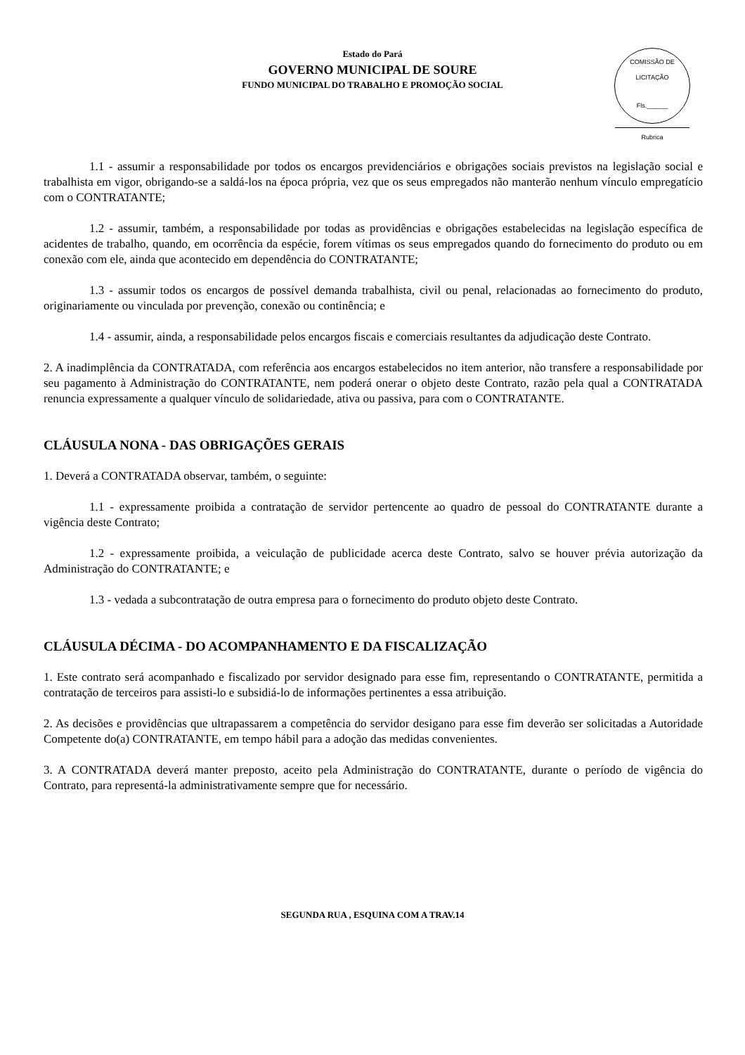Estado do Pará
GOVERNO MUNICIPAL DE SOURE
FUNDO MUNICIPAL DO TRABALHO E PROMOÇÃO SOCIAL
COMISSÃO DE LICITAÇÃO
Fls.______
Rubrica
1.1 - assumir a responsabilidade por todos os encargos previdenciários e obrigações sociais previstos na legislação social e trabalhista em vigor, obrigando-se a saldá-los na época própria, vez que os seus empregados não manterão nenhum vínculo empregatício com o CONTRATANTE;
1.2 - assumir, também, a responsabilidade por todas as providências e obrigações estabelecidas na legislação específica de acidentes de trabalho, quando, em ocorrência da espécie, forem vítimas os seus empregados quando do fornecimento do produto ou em conexão com ele, ainda que acontecido em dependência do CONTRATANTE;
1.3 - assumir todos os encargos de possível demanda trabalhista, civil ou penal, relacionadas ao fornecimento do produto, originariamente ou vinculada por prevenção, conexão ou continência; e
1.4 - assumir, ainda, a responsabilidade pelos encargos fiscais e comerciais resultantes da adjudicação deste Contrato.
2. A inadimplência da CONTRATADA, com referência aos encargos estabelecidos no item anterior, não transfere a responsabilidade por seu pagamento à Administração do CONTRATANTE, nem poderá onerar o objeto deste Contrato, razão pela qual a CONTRATADA renuncia expressamente a qualquer vínculo de solidariedade, ativa ou passiva, para com o CONTRATANTE.
CLÁUSULA NONA - DAS OBRIGAÇÕES GERAIS
1. Deverá a CONTRATADA observar, também, o seguinte:
1.1 - expressamente proibida a contratação de servidor pertencente ao quadro de pessoal do CONTRATANTE durante a vigência deste Contrato;
1.2 - expressamente proibida, a veiculação de publicidade acerca deste Contrato, salvo se houver prévia autorização da Administração do CONTRATANTE; e
1.3 - vedada a subcontratação de outra empresa para o fornecimento do produto objeto deste Contrato.
CLÁUSULA DÉCIMA - DO ACOMPANHAMENTO E DA FISCALIZAÇÃO
1. Este contrato será acompanhado e fiscalizado por servidor designado para esse fim, representando o CONTRATANTE, permitida a contratação de terceiros para assisti-lo e subsidiá-lo de informações pertinentes a essa atribuição.
2. As decisões e providências que ultrapassarem a competência do servidor desigano para esse fim deverão ser solicitadas a Autoridade Competente do(a) CONTRATANTE, em tempo hábil para a adoção das medidas convenientes.
3. A CONTRATADA deverá manter preposto, aceito pela Administração do CONTRATANTE, durante o período de vigência do Contrato, para representá-la administrativamente sempre que for necessário.
SEGUNDA RUA , ESQUINA COM A TRAV.14